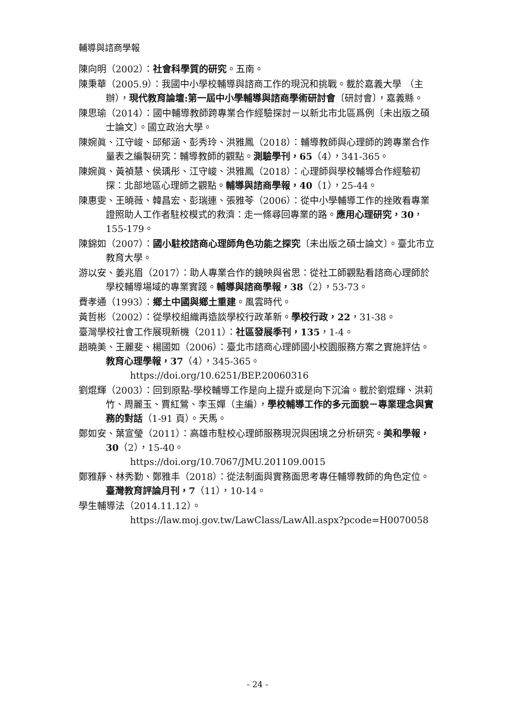輔導與諮商學報
陳向明（2002）：社會科學質的研究。五南。
陳秉華（2005.9）：我國中小學校輔導與諮商工作的現況和挑戰。載於嘉義大學 （主辦），現代教育論壇:第一屆中小學輔導與諮商學術研討會〔研討會〕，嘉義縣。
陳思瑜（2014）：國中輔導教師跨專業合作經驗探討－以新北市北區爲例〔未出版之碩士論文〕。國立政治大學。
陳婉眞、江守峻、邱郁涵、彭秀玲、洪雅鳳（2018）：輔導教師與心理師的跨專業合作量表之編製研究：輔導教師的觀點。測驗學刊，65（4），341-365。
陳婉眞、黃禎慧、侯瑀彤、江守峻、洪雅鳳（2018）：心理師與學校輔導合作經驗初探：北部地區心理師之觀點。輔導與諮商學報，40（1），25-44。
陳惠雯、王曉薇、韓昌宏、彭瑞連、張雅苓（2006）：從中小學輔導工作的挫敗看專業證照助人工作者駐校模式的救濟：走一條尋回專業的路。應用心理研究，30，155-179。
陳錦如（2007）：國小駐校諮商心理師角色功能之探究〔未出版之碩士論文〕。臺北市立教育大學。
游以安、姜兆眉（2017）：助人專業合作的鏡映與省思：從社工師觀點看諮商心理師於學校輔導場域的專業實踐。輔導與諮商學報，38（2），53-73。
費孝通（1993）：鄉土中國與鄉土重建。風雲時代。
黃哲彬（2002）：從學校組織再造談學校行政革新。學校行政，22，31-38。
臺灣學校社會工作展現新機（2011）：社區發展季刊，135，1-4。
趙曉美、王麗斐、楊國如（2006）：臺北市諮商心理師國小校園服務方案之實施評估。教育心理學報，37（4），345-365。
https://doi.org/10.6251/BEP.20060316
劉焜輝（2003）：回到原點-學校輔導工作是向上提升或是向下沉淪。載於劉焜輝、洪莉竹、周麗玉、賈紅鶯、李玉嬋（主編），學校輔導工作的多元面貌－專業理念與實務的對話（1-91 頁）。天馬。
鄭如安、葉宣瑩（2011）：高雄市駐校心理師服務現況與困境之分析研究。美和學報，30（2），15-40。
https://doi.org/10.7067/JMU.201109.0015
鄭雅靜、林秀勤、鄭雅丰（2018）：從法制面與實務面思考專任輔導教師的角色定位。臺灣教育評論月刊，7（11），10-14。
學生輔導法（2014.11.12）。
https://law.moj.gov.tw/LawClass/LawAll.aspx?pcode=H0070058
- 24 -